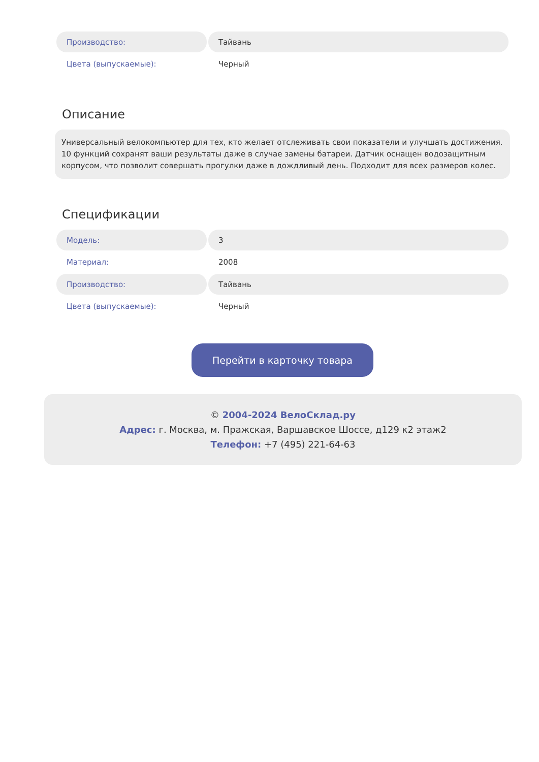| Производство: | Тайвань |
| Цвета (выпускаемые): | Черный |
Описание
Универсальный велокомпьютер для тех, кто желает отслеживать свои показатели и улучшать достижения. 10 функций сохранят ваши результаты даже в случае замены батареи. Датчик оснащен водозащитным корпусом, что позволит совершать прогулки даже в дождливый день. Подходит для всех размеров колес.
Спецификации
| Модель: | 3 |
| Материал: | 2008 |
| Производство: | Тайвань |
| Цвета (выпускаемые): | Черный |
Перейти в карточку товара
© 2004-2024 ВелоСклад.ру
Адрес: г. Москва, м. Пражская, Варшавское Шоссе, д129 к2 этаж2
Телефон: +7 (495) 221-64-63